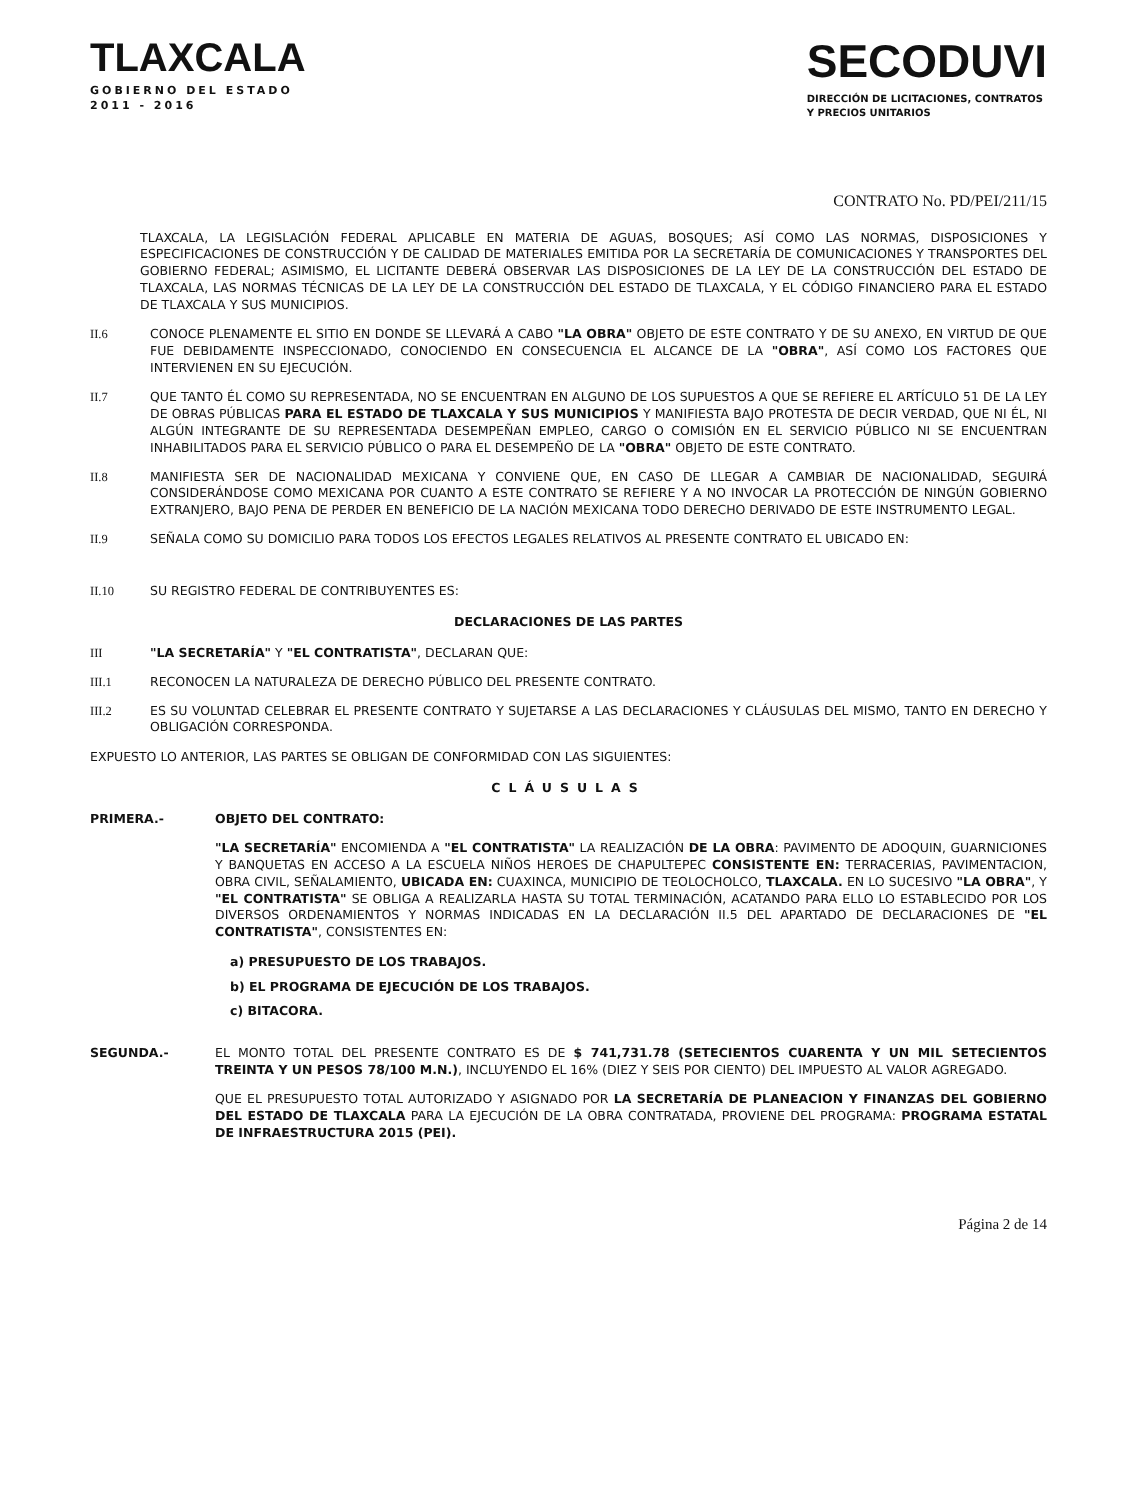TLAXCALA
GOBIERNO DEL ESTADO
2011 - 2016
SECODUVI
DIRECCIÓN DE LICITACIONES, CONTRATOS
Y PRECIOS UNITARIOS
CONTRATO No. PD/PEI/211/15
TLAXCALA, LA LEGISLACIÓN FEDERAL APLICABLE EN MATERIA DE AGUAS, BOSQUES; ASÍ COMO LAS NORMAS, DISPOSICIONES Y ESPECIFICACIONES DE CONSTRUCCIÓN Y DE CALIDAD DE MATERIALES EMITIDA POR LA SECRETARÍA DE COMUNICACIONES Y TRANSPORTES DEL GOBIERNO FEDERAL; ASIMISMO, EL LICITANTE DEBERÁ OBSERVAR LAS DISPOSICIONES DE LA LEY DE LA CONSTRUCCIÓN DEL ESTADO DE TLAXCALA, LAS NORMAS TÉCNICAS DE LA LEY DE LA CONSTRUCCIÓN DEL ESTADO DE TLAXCALA, Y EL CÓDIGO FINANCIERO PARA EL ESTADO DE TLAXCALA Y SUS MUNICIPIOS.
II.6 CONOCE PLENAMENTE EL SITIO EN DONDE SE LLEVARÁ A CABO "LA OBRA" OBJETO DE ESTE CONTRATO Y DE SU ANEXO, EN VIRTUD DE QUE FUE DEBIDAMENTE INSPECCIONADO, CONOCIENDO EN CONSECUENCIA EL ALCANCE DE LA "OBRA", ASÍ COMO LOS FACTORES QUE INTERVIENEN EN SU EJECUCIÓN.
II.7 QUE TANTO ÉL COMO SU REPRESENTADA, NO SE ENCUENTRAN EN ALGUNO DE LOS SUPUESTOS A QUE SE REFIERE EL ARTÍCULO 51 DE LA LEY DE OBRAS PÚBLICAS PARA EL ESTADO DE TLAXCALA Y SUS MUNICIPIOS Y MANIFIESTA BAJO PROTESTA DE DECIR VERDAD, QUE NI ÉL, NI ALGÚN INTEGRANTE DE SU REPRESENTADA DESEMPEÑAN EMPLEO, CARGO O COMISIÓN EN EL SERVICIO PÚBLICO NI SE ENCUENTRAN INHABILITADOS PARA EL SERVICIO PÚBLICO O PARA EL DESEMPEÑO DE LA "OBRA" OBJETO DE ESTE CONTRATO.
II.8 MANIFIESTA SER DE NACIONALIDAD MEXICANA Y CONVIENE QUE, EN CASO DE LLEGAR A CAMBIAR DE NACIONALIDAD, SEGUIRÁ CONSIDERÁNDOSE COMO MEXICANA POR CUANTO A ESTE CONTRATO SE REFIERE Y A NO INVOCAR LA PROTECCIÓN DE NINGÚN GOBIERNO EXTRANJERO, BAJO PENA DE PERDER EN BENEFICIO DE LA NACIÓN MEXICANA TODO DERECHO DERIVADO DE ESTE INSTRUMENTO LEGAL.
II.9 SEÑALA COMO SU DOMICILIO PARA TODOS LOS EFECTOS LEGALES RELATIVOS AL PRESENTE CONTRATO EL UBICADO EN:
II.10 SU REGISTRO FEDERAL DE CONTRIBUYENTES ES:
DECLARACIONES DE LAS PARTES
III "LA SECRETARÍA" Y "EL CONTRATISTA", DECLARAN QUE:
III.1 RECONOCEN LA NATURALEZA DE DERECHO PÚBLICO DEL PRESENTE CONTRATO.
III.2 ES SU VOLUNTAD CELEBRAR EL PRESENTE CONTRATO Y SUJETARSE A LAS DECLARACIONES Y CLÁUSULAS DEL MISMO, TANTO EN DERECHO Y OBLIGACIÓN CORRESPONDA.
EXPUESTO LO ANTERIOR, LAS PARTES SE OBLIGAN DE CONFORMIDAD CON LAS SIGUIENTES:
CLÁUSULAS
PRIMERA.- OBJETO DEL CONTRATO:
"LA SECRETARÍA" ENCOMIENDA A "EL CONTRATISTA" LA REALIZACIÓN DE LA OBRA: PAVIMENTO DE ADOQUIN, GUARNICIONES Y BANQUETAS EN ACCESO A LA ESCUELA NIÑOS HEROES DE CHAPULTEPEC CONSISTENTE EN: TERRACERIAS, PAVIMENTACION, OBRA CIVIL, SEÑALAMIENTO, UBICADA EN: CUAXINCA, MUNICIPIO DE TEOLOCHOLCO, TLAXCALA. EN LO SUCESIVO "LA OBRA", Y "EL CONTRATISTA" SE OBLIGA A REALIZARLA HASTA SU TOTAL TERMINACIÓN, ACATANDO PARA ELLO LO ESTABLECIDO POR LOS DIVERSOS ORDENAMIENTOS Y NORMAS INDICADAS EN LA DECLARACIÓN II.5 DEL APARTADO DE DECLARACIONES DE "EL CONTRATISTA", CONSISTENTES EN:
a) PRESUPUESTO DE LOS TRABAJOS.
b) EL PROGRAMA DE EJECUCIÓN DE LOS TRABAJOS.
c) BITACORA.
SEGUNDA.- EL MONTO TOTAL DEL PRESENTE CONTRATO ES DE $ 741,731.78 (SETECIENTOS CUARENTA Y UN MIL SETECIENTOS TREINTA Y UN PESOS 78/100 M.N.), INCLUYENDO EL 16% (DIEZ Y SEIS POR CIENTO) DEL IMPUESTO AL VALOR AGREGADO.
QUE EL PRESUPUESTO TOTAL AUTORIZADO Y ASIGNADO POR LA SECRETARÍA DE PLANEACION Y FINANZAS DEL GOBIERNO DEL ESTADO DE TLAXCALA PARA LA EJECUCIÓN DE LA OBRA CONTRATADA, PROVIENE DEL PROGRAMA: PROGRAMA ESTATAL DE INFRAESTRUCTURA 2015 (PEI).
Página 2 de 14